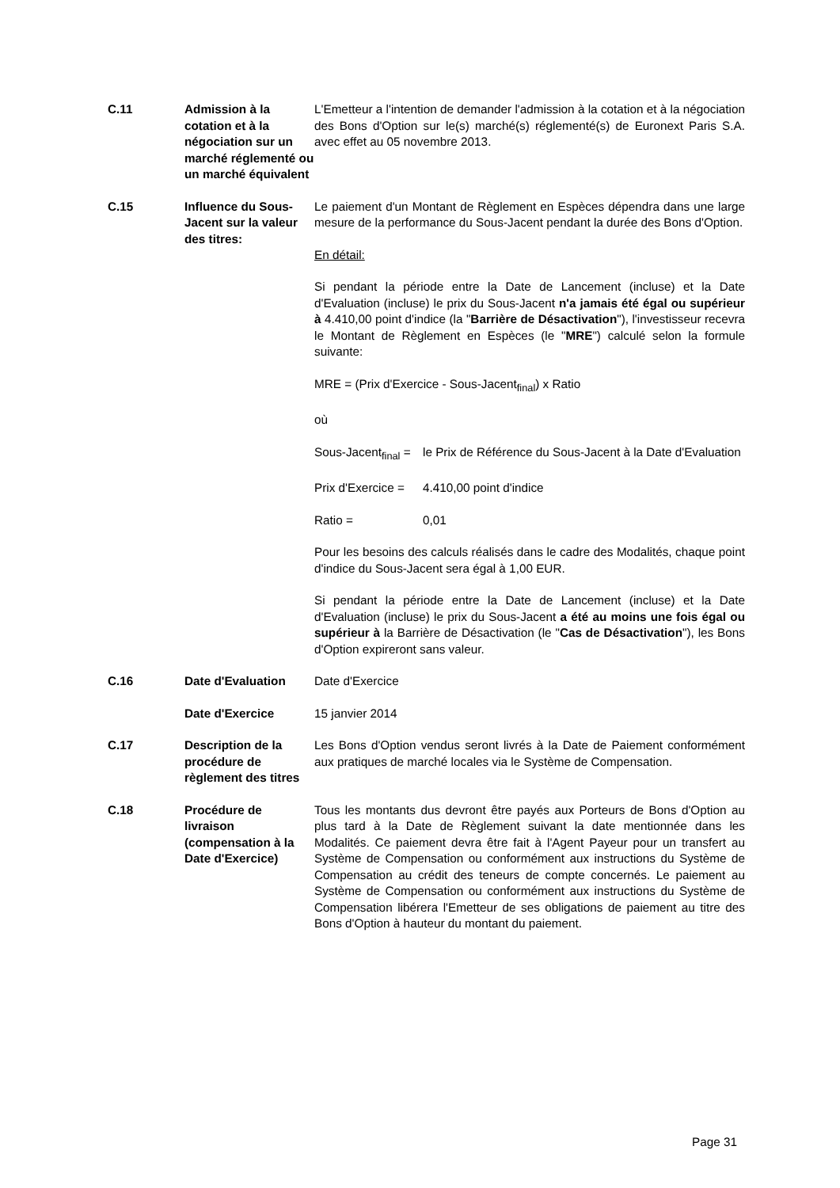| C.11 | Admission à la cotation et à la négociation sur un marché réglementé ou un marché équivalent | L'Emetteur a l'intention de demander l'admission à la cotation et à la négociation des Bons d'Option sur le(s) marché(s) réglementé(s) de Euronext Paris S.A. avec effet au 05 novembre 2013. |
| C.15 | Influence du Sous-Jacent sur la valeur des titres: | Le paiement d'un Montant de Règlement en Espèces dépendra dans une large mesure de la performance du Sous-Jacent pendant la durée des Bons d'Option. En détail: Si pendant la période entre la Date de Lancement (incluse) et la Date d'Evaluation (incluse) le prix du Sous-Jacent n'a jamais été égal ou supérieur à 4.410,00 point d'indice (la " Barrière de Désactivation "), l'investisseur recevra le Montant de Règlement en Espèces (le " MRE ") calculé selon la formule suivante: MRE = (Prix d'Exercice - Sous-Jacent<sub>final</sub>) x Ratio où / Sous-Jacent<sub>final</sub> = / le Prix de Référence du Sous-Jacent à la Date d'Evaluation / / Prix d'Exercice = / 4.410,00 point d'indice / / Ratio = / 0,01 / Pour les besoins des calculs réalisés dans le cadre des Modalités, chaque point d'indice du Sous-Jacent sera égal à 1,00 EUR. Si pendant la période entre la Date de Lancement (incluse) et la Date d'Evaluation (incluse) le prix du Sous-Jacent a été au moins une fois égal ou supérieur à la Barrière de Désactivation (le " Cas de Désactivation "), les Bons d'Option expireront sans valeur. |
| C.16 | Date d'Evaluation | Date d'Exercice |
| | Date d'Exercice | 15 janvier 2014 |
| C.17 | Description de la procédure de règlement des titres | Les Bons d'Option vendus seront livrés à la Date de Paiement conformément aux pratiques de marché locales via le Système de Compensation. |
| C.18 | Procédure de livraison (compensation à la Date d'Exercice) | Tous les montants dus devront être payés aux Porteurs de Bons d'Option au plus tard à la Date de Règlement suivant la date mentionnée dans les Modalités. Ce paiement devra être fait à l'Agent Payeur pour un transfert au Système de Compensation ou conformément aux instructions du Système de Compensation au crédit des teneurs de compte concernés. Le paiement au Système de Compensation ou conformément aux instructions du Système de Compensation libérera l'Emetteur de ses obligations de paiement au titre des Bons d'Option à hauteur du montant du paiement. |
Page 31